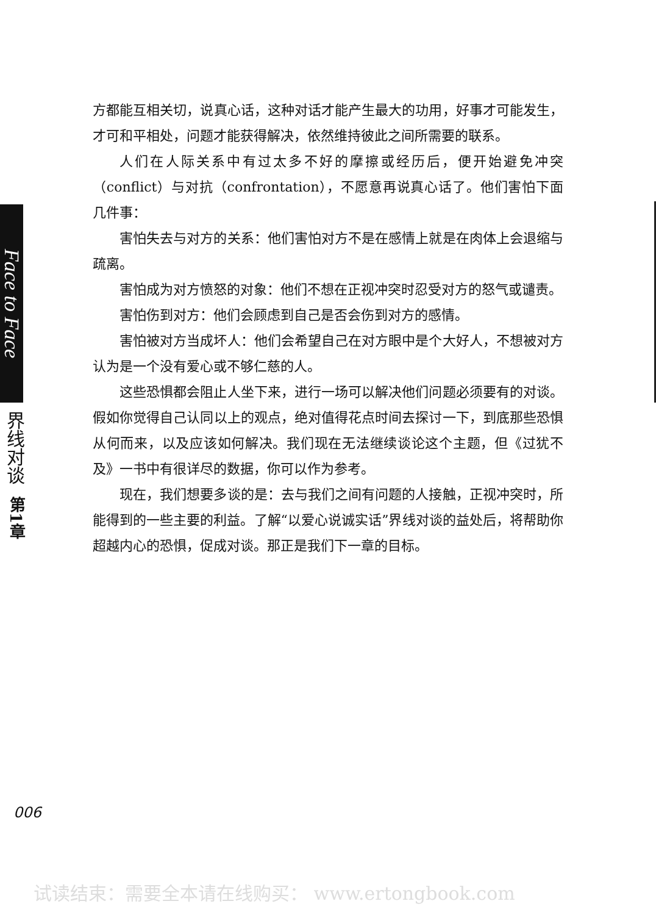Face to Face
界线对谈
第1章
方都能互相关切，说真心话，这种对话才能产生最大的功用，好事才可能发生，才可和平相处，问题才能获得解决，依然维持彼此之间所需要的联系。
人们在人际关系中有过太多不好的摩擦或经历后，便开始避免冲突（conflict）与对抗（confrontation），不愿意再说真心话了。他们害怕下面几件事：
害怕失去与对方的关系：他们害怕对方不是在感情上就是在肉体上会退缩与疏离。
害怕成为对方愤怒的对象：他们不想在正视冲突时忍受对方的怒气或谴责。
害怕伤到对方：他们会顾虑到自己是否会伤到对方的感情。
害怕被对方当成坏人：他们会希望自己在对方眼中是个大好人，不想被对方认为是一个没有爱心或不够仁慈的人。
这些恐惧都会阻止人坐下来，进行一场可以解决他们问题必须要有的对谈。假如你觉得自己认同以上的观点，绝对值得花点时间去探讨一下，到底那些恐惧从何而来，以及应该如何解决。我们现在无法继续谈论这个主题，但《过犹不及》一书中有很详尽的数据，你可以作为参考。
现在，我们想要多谈的是：去与我们之间有问题的人接触，正视冲突时，所能得到的一些主要的利益。了解“以爱心说诚实话”界线对谈的益处后，将帮助你超越内心的恐惧，促成对谈。那正是我们下一章的目标。
006
试读结束：需要全本请在线购买： www.ertongbook.com